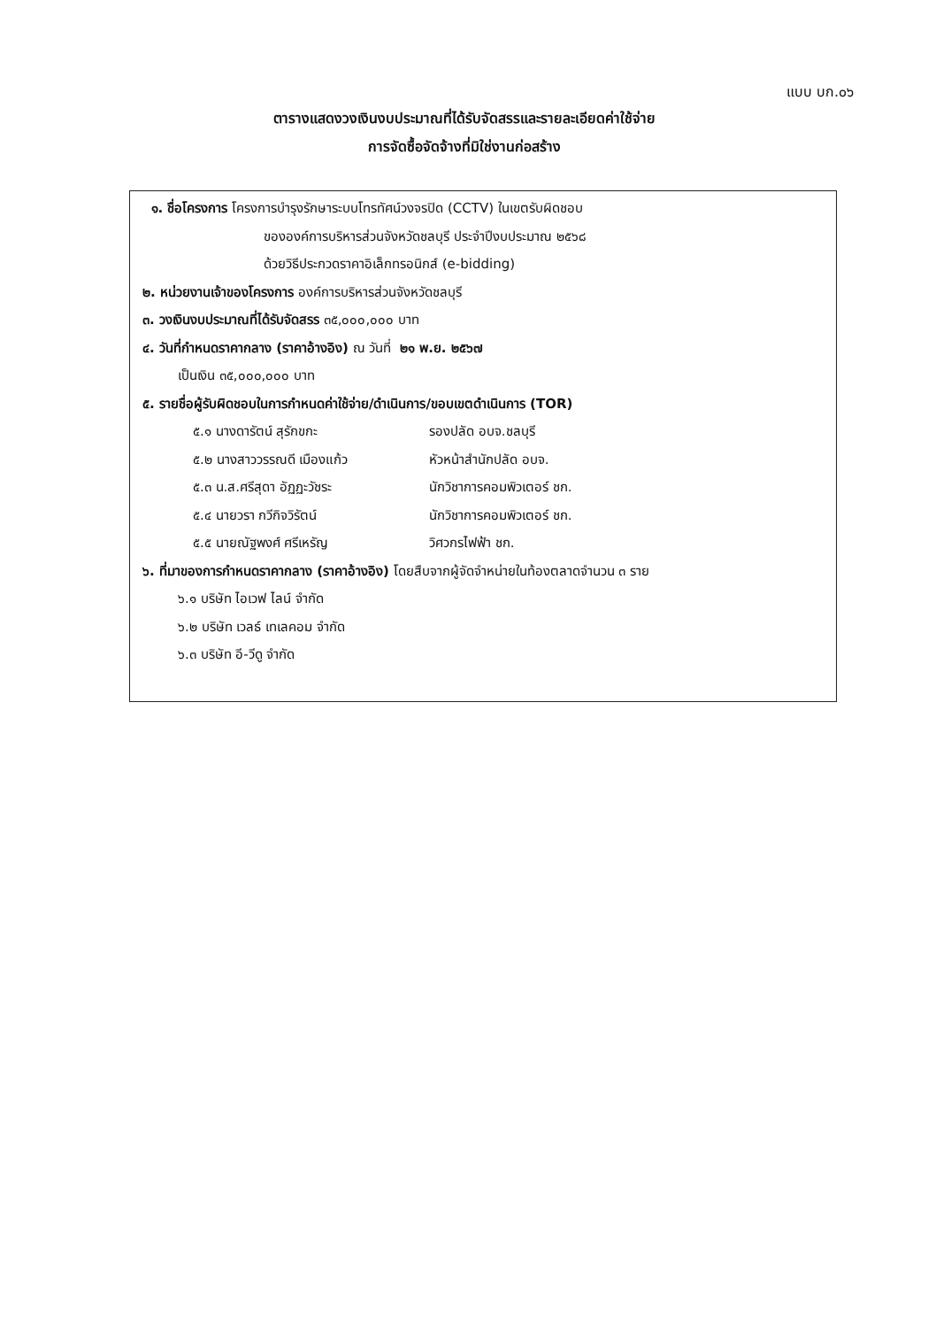แบบ บก.๐๖
ตารางแสดงวงเงินงบประมาณที่ได้รับจัดสรรและรายละเอียดค่าใช้จ่าย
การจัดซื้อจัดจ้างที่มิใช่งานก่อสร้าง
๑. ชื่อโครงการ โครงการบำรุงรักษาระบบโทรทัศน์วงจรปิด (CCTV) ในเขตรับผิดชอบ
ขององค์การบริหารส่วนจังหวัดชลบุรี ประจำปีงบประมาณ ๒๕๖๘
ด้วยวิธีประกวดราคาอิเล็กทรอนิกส์ (e-bidding)
๒. หน่วยงานเจ้าของโครงการ องค์การบริหารส่วนจังหวัดชลบุรี
๓. วงเงินงบประมาณที่ได้รับจัดสรร ๓๕,๐๐๐,๐๐๐ บาท
๔. วันที่กำหนดราคากลาง (ราคาอ้างอิง) ณ วันที่ ๒๑ พ.ย. ๒๕๖๗
เป็นเงิน ๓๕,๐๐๐,๐๐๐ บาท
๕. รายชื่อผู้รับผิดชอบในการกำหนดค่าใช้จ่าย/ดำเนินการ/ขอบเขตดำเนินการ (TOR)
๕.๑ นางดารัตน์ สุรักขกะ รองปลัด อบจ.ชลบุรี
๕.๒ นางสาววรรณดี เมืองแก้ว หัวหน้าสำนักปลัด อบจ.
๕.๓ น.ส.ศรีสุดา อัฏฏะวัชระ นักวิชาการคอมพิวเตอร์ ชก.
๕.๔ นายวรา กวีกิจวิรัตน์ นักวิชาการคอมพิวเตอร์ ชก.
๕.๕ นายณัฐพงศ์ ศรีเหรัญ วิศวกรไฟฟ้า ชก.
๖. ที่มาของการกำหนดราคากลาง (ราคาอ้างอิง) โดยสืบจากผู้จัดจำหน่ายในท้องตลาดจำนวน ๓ ราย
๖.๑ บริษัท ไอเวฟ ไลน์ จำกัด
๖.๒ บริษัท เวลธ์ เทเลคอม จำกัด
๖.๓ บริษัท อี-วีดู จำกัด